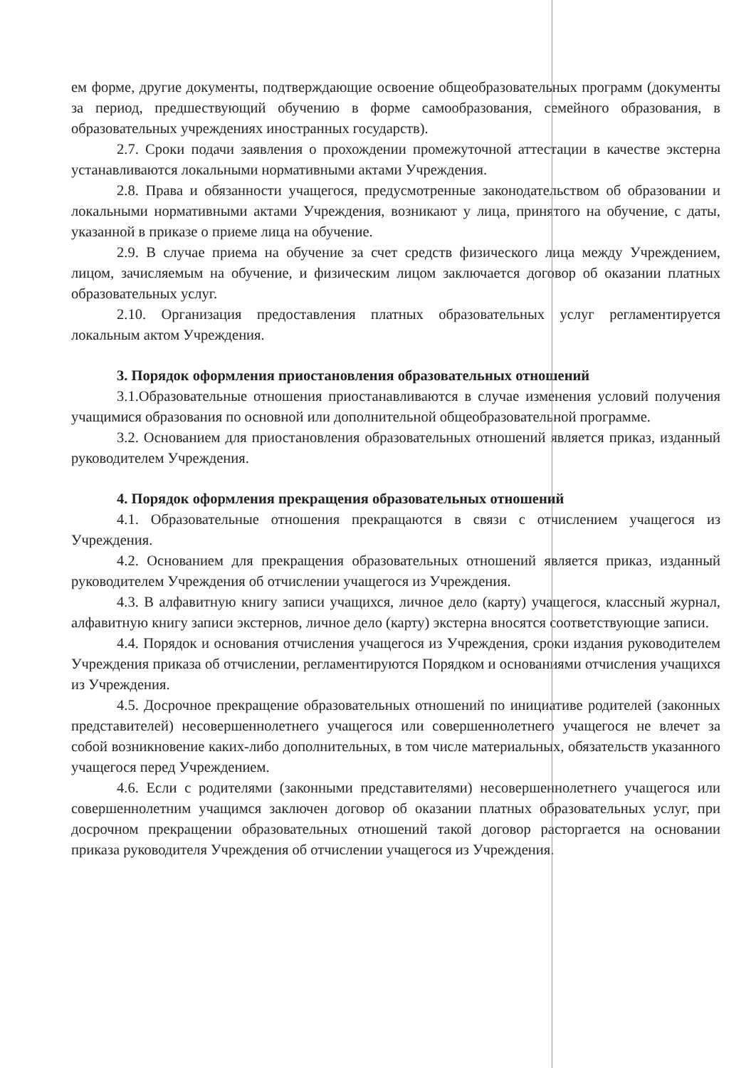ем форме, другие документы, подтверждающие освоение общеобразовательных программ (документы за период, предшествующий обучению в форме самообразования, семейного образования, в образовательных учреждениях иностранных государств).
2.7. Сроки подачи заявления о прохождении промежуточной аттестации в качестве экстерна устанавливаются локальными нормативными актами Учреждения.
2.8. Права и обязанности учащегося, предусмотренные законодательством об образовании и локальными нормативными актами Учреждения, возникают у лица, принятого на обучение, с даты, указанной в приказе о приеме лица на обучение.
2.9. В случае приема на обучение за счет средств физического лица между Учреждением, лицом, зачисляемым на обучение, и физическим лицом заключается договор об оказании платных образовательных услуг.
2.10. Организация предоставления платных образовательных услуг регламентируется локальным актом Учреждения.
3. Порядок оформления приостановления образовательных отношений
3.1.Образовательные отношения приостанавливаются в случае изменения условий получения учащимися образования по основной или дополнительной общеобразовательной программе.
3.2. Основанием для приостановления образовательных отношений является приказ, изданный руководителем Учреждения.
4. Порядок оформления прекращения образовательных отношений
4.1. Образовательные отношения прекращаются в связи с отчислением учащегося из Учреждения.
4.2. Основанием для прекращения образовательных отношений является приказ, изданный руководителем Учреждения об отчислении учащегося из Учреждения.
4.3. В алфавитную книгу записи учащихся, личное дело (карту) учащегося, классный журнал, алфавитную книгу записи экстернов, личное дело (карту) экстерна вносятся соответствующие записи.
4.4. Порядок и основания отчисления учащегося из Учреждения, сроки издания руководителем Учреждения приказа об отчислении, регламентируются Порядком и основаниями отчисления учащихся из Учреждения.
4.5. Досрочное прекращение образовательных отношений по инициативе родителей (законных представителей) несовершеннолетнего учащегося или совершеннолетнего учащегося не влечет за собой возникновение каких-либо дополнительных, в том числе материальных, обязательств указанного учащегося перед Учреждением.
4.6. Если с родителями (законными представителями) несовершеннолетнего учащегося или совершеннолетним учащимся заключен договор об оказании платных образовательных услуг, при досрочном прекращении образовательных отношений такой договор расторгается на основании приказа руководителя Учреждения об отчислении учащегося из Учреждения.